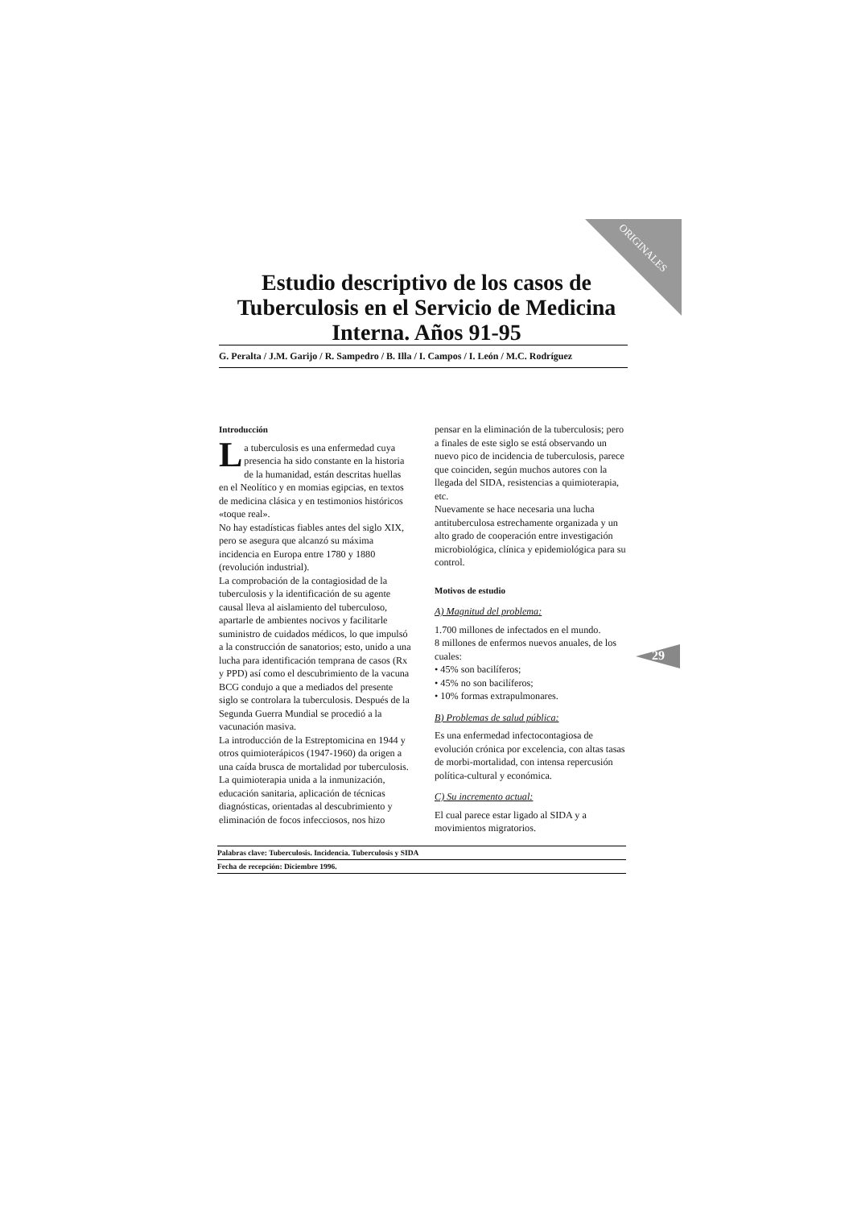ORIGINALES
Estudio descriptivo de los casos de Tuberculosis en el Servicio de Medicina Interna. Años 91-95
G. Peralta / J.M. Garijo / R. Sampedro / B. Illa / I. Campos / I. León / M.C. Rodríguez
Introducción
La tuberculosis es una enfermedad cuya presencia ha sido constante en la historia de la humanidad, están descritas huellas en el Neolítico y en momias egipcias, en textos de medicina clásica y en testimonios históricos «toque real».
No hay estadísticas fiables antes del siglo XIX, pero se asegura que alcanzó su máxima incidencia en Europa entre 1780 y 1880 (revolución industrial).
La comprobación de la contagiosidad de la tuberculosis y la identificación de su agente causal lleva al aislamiento del tuberculoso, apartarle de ambientes nocivos y facilitarle suministro de cuidados médicos, lo que impulsó a la construcción de sanatorios; esto, unido a una lucha para identificación temprana de casos (Rx y PPD) así como el descubrimiento de la vacuna BCG condujo a que a mediados del presente siglo se controlara la tuberculosis. Después de la Segunda Guerra Mundial se procedió a la vacunación masiva.
La introducción de la Estreptomicina en 1944 y otros quimioterápicos (1947-1960) da origen a una caída brusca de mortalidad por tuberculosis.
La quimioterapia unida a la inmunización, educación sanitaria, aplicación de técnicas diagnósticas, orientadas al descubrimiento y eliminación de focos infecciosos, nos hizo
pensar en la eliminación de la tuberculosis; pero a finales de este siglo se está observando un nuevo pico de incidencia de tuberculosis, parece que coinciden, según muchos autores con la llegada del SIDA, resistencias a quimioterapia, etc.
Nuevamente se hace necesaria una lucha antituberculosa estrechamente organizada y un alto grado de cooperación entre investigación microbiológica, clínica y epidemiológica para su control.
Motivos de estudio
A) Magnitud del problema:
1.700 millones de infectados en el mundo.
8 millones de enfermos nuevos anuales, de los cuales:
• 45% son bacilíferos;
• 45% no son bacilíferos;
• 10% formas extrapulmonares.
B) Problemas de salud pública:
Es una enfermedad infectocontagiosa de evolución crónica por excelencia, con altas tasas de morbi-mortalidad, con intensa repercusión política-cultural y económica.
C) Su incremento actual:
El cual parece estar ligado al SIDA y a movimientos migratorios.
29
Palabras clave: Tuberculosis. Incidencia. Tuberculosis y SIDA
Fecha de recepción: Diciembre 1996.